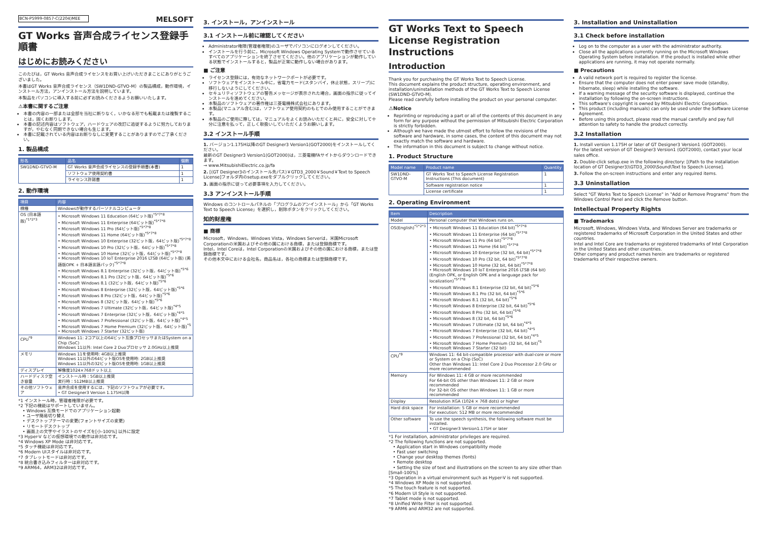MELSOFT
BCN-P5999-0857-C(2204)MEE
GT Works 音声合成ライセンス登録手順書
はじめにお読みください
このたびは，GT Works 音声合成ライセンスをお買い上げいただきまことにありがとうございました。
本書はGT Works 音声合成ライセンス（SW1DND-GTVO-M）の製品構成，動作環境，インストール方法，アンインストール方法を説明しています。
本製品をパソコンに導入する前に必ずお読みくださるようお願いいたします。
⚠本書に関するご注意
本書の内容の一部または全部を当社に断りなく，いかなる形でも転載または複製することは，固くお断りします。
本書の記述内容はソフトウェア，ハードウェアの改訂に追従するように努力しておりますが，やむなく同期できない場合も生じます。
本書に記載されている内容はお断りなしに変更することがありますのでご了承ください。
1. 製品構成
| 形名 | 品名 | 個数 |
| --- | --- | --- |
| SW1DND-GTVO-M | GT Works 音声合成ライセンスの登録手順書(本書) | 1 |
| | ソフトウェア使用契約書 | 1 |
| | ライセンス許諾書 | 1 |
2. 動作環境
| 項目 | 内容 |
| --- | --- |
| 機種 | Windowsが動作するパーソナルコンピュータ |
| OS (日本語版)<sup>*1*2*3</sup> | • Microsoft Windows 11 Education (64ビット版)<sup>*5*7*8</sup> • Microsoft Windows 11 Enterprise (64ビット版)<sup>*5*7*8</sup> • Microsoft Windows 11 Pro (64ビット版)<sup>*5*7*8</sup> • Microsoft Windows 11 Home (64ビット版)<sup>*5*7*8</sup> • Microsoft Windows 10 Enterprise (32ビット版，64ビット版)<sup>*5*7*8</sup> • Microsoft Windows 10 Pro (32ビット版，64ビット版)<sup>*5*7*8</sup> • Microsoft Windows 10 Home (32ビット版，64ビット版)<sup>*5*7*8</sup> • Microsoft Windows 10 IoT Enterprise 2016 LTSB (64ビット版) (英語版OPK + 日本語言語パック)<sup>*5*7*8</sup> • Microsoft Windows 8.1 Enterprise (32ビット版，64ビット版)<sup>*5*6</sup> • Microsoft Windows 8.1 Pro (32ビット版，64ビット版)<sup>*5*6</sup> • Microsoft Windows 8.1 (32ビット版，64ビット版)<sup>*5*6</sup> • Microsoft Windows 8 Enterprise (32ビット版，64ビット版)<sup>*5*6</sup> • Microsoft Windows 8 Pro (32ビット版，64ビット版)<sup>*5*6</sup> • Microsoft Windows 8 (32ビット版，64ビット版)<sup>*5*6</sup> • Microsoft Windows 7 Ultimate (32ビット版，64ビット版)<sup>*4*5</sup> • Microsoft Windows 7 Enterprise (32ビット版，64ビット版)<sup>*4*5</sup> • Microsoft Windows 7 Professional (32ビット版，64ビット版)<sup>*4*5</sup> • Microsoft Windows 7 Home Premium (32ビット版，64ビット版)<sup>*5</sup> • Microsoft Windows 7 Starter (32ビット版) |
| CPU<sup>*9</sup> | Windows 11: 2コア以上の64ビット互換プロセッサまたはSystem on a Chip (SoC) Windows 11以外: Intel Core 2 Duoプロセッサ 2.0GHz以上推奨 |
| メモリ | Windows 11を使用時: 4GB以上推奨 Windows 11以外の64ビット版OSを使用時: 2GB以上推奨 Windows 11以外の32ビット版OSを使用時: 1GB以上推奨 |
| ディスプレイ | 解像度1024×768ドット以上 |
| ハードディスク空き容量 | インストール時：5GB以上推奨 実行時：512MB以上推奨 |
| その他ソフトウェア | 音声合成を使用するには，下記のソフトウェアが必要です。 • GT Designer3 Version 1.175H以降 |
*1 インストール時，管理者権限が必要です。
*2 下記の機能はサポートしていません。
　• Windows 互換モードでのアプリケーション起動
　• ユーザ簡易切り替え
　• デスクトップテーマの変更(フォントサイズの変更)
　• リモートデスクトップ
　• 画面上の文字やイラストのサイズを[小-100%] 以外に設定
*3 Hyper-V などの仮想環境での動作は非対応です。
*4 Windows XP Mode は非対応です。
*5 タッチ機能は非対応です。
*6 Modern UIスタイルは非対応です。
*7 タブレットモードは非対応です。
*8 統合書き込みフィルターは非対応です。
*9 ARM64，ARM32は非対応です。
3. インストール，アンインストール
3.1 インストール前に確認してください
Administrator権限(管理者権限)のユーザでパソコンにログオンしてください。
インストールを行う前に，Microsoft Windows Operating Systemで動作させているすべてのアプリケーションを終了させてください。他のアプリケーションが動作している状態でインストールすると，製品が正常に動作しない場合があります。
■ ご注意
ライセンス登録には，有効なネットワークポートが必要です。
ソフトウェアをインストール中に，省電力モード(スタンバイ，休止状態，スリープ)に移行しないようにしてください。
セキュリティソフトウェアの警告メッセージが表示された場合，画面の指示に従ってインストールを進めてください。
本製品のソフトウェアの著作権は三菱電機株式会社にあります。
本製品(マニュアル含む)は，ソフトウェア使用契約のもとでのみ使用することができます。
本製品のご使用に際しては，マニュアルをよくお読みいただくと共に，安全に対して十分に注意を払って，正しく取扱いしていただくようお願いします。
3.2 インストール手順
1. バージョン1.175H以降のGT Designer3 Version1(GOT2000)をインストールしてください。
最新のGT Designer3 Version1(GOT2000)は，三菱電機FAサイトからダウンロードできます。
→ www.MitsubishiElectric.co.jp/fa
2. [(GT Designer3のインストール先パス)￥GTD3_2000￥Sound￥Text to Speech License]フォルダ内のsetup.exeをダブルクリックしてください。
3. 画面の指示に従って必要事項を入力してください。
3.3 アンインストール手順
Windows のコントロールパネルの「プログラムのアンインストール」から「GT Works Text to Speech License」を選択し，削除ボタンをクリックしてください。
知的財産権
■ 商標
Microsoft，Windows，Windows Vista，Windows Serverは，米国Microsoft Corporationの米国およびその他の国における商標，または登録商標です。
Intel，Intel Coreは，Intel Corporationの米国およびその他の国における商標，または登録商標です。
その他本文中における会社名，商品名は，各社の商標または登録商標です。
GT Works Text to Speech License Registration Instructions
Introduction
Thank you for purchasing the GT Works Text to Speech License.
This document explains the product structure, operating environment, and installation/uninstallation methods of the GT Works Text to Speech License (SW1DND-GTVO-M).
Please read carefully before installing the product on your personal computer.
⚠Notice
Reprinting or reproducing a part or all of the contents of this document in any form for any purpose without the permission of Mitsubishi Electric Corporation is strictly forbidden.
Although we have made the utmost effort to follow the revisions of the software and hardware, in some cases, the content of this document may not exactly match the software and hardware.
The information in this document is subject to change without notice.
1. Product Structure
| Model name | Product name | Quantity |
| --- | --- | --- |
| SW1DND-GTVO-M | GT Works Text to Speech License Registration Instructions (This document) | 1 |
| | Software registration notice | 1 |
| | License certificate | 1 |
2. Operating Environment
| Item | Description |
| --- | --- |
| Model | Personal computer that Windows runs on. |
| OS(English)<sup>*1*2*3</sup> | • Microsoft Windows 11 Education (64 bit)<sup>*5*7*8</sup> • Microsoft Windows 11 Enterprise (64 bit)<sup>*5*7*8</sup> • Microsoft Windows 11 Pro (64 bit)<sup>*5*7*8</sup> • Microsoft Windows 11 Home (64 bit)<sup>*5*7*8</sup> • Microsoft Windows 10 Enterprise (32 bit, 64 bit)<sup>*5*7*8</sup> • Microsoft Windows 10 Pro (32 bit, 64 bit)<sup>*5*7*8</sup> • Microsoft Windows 10 Home (32 bit, 64 bit)<sup>*5*7*8</sup> • Microsoft Windows 10 IoT Enterprise 2016 LTSB (64 bit) (English OPK, or English OPK and a language pack for localization)<sup>*5*7*8</sup> • Microsoft Windows 8.1 Enterprise (32 bit, 64 bit)<sup>*5*6</sup> • Microsoft Windows 8.1 Pro (32 bit, 64 bit)<sup>*5*6</sup> • Microsoft Windows 8.1 (32 bit, 64 bit)<sup>*5*6</sup> • Microsoft Windows 8 Enterprise (32 bit, 64 bit)<sup>*5*6</sup> • Microsoft Windows 8 Pro (32 bit, 64 bit)<sup>*5*6</sup> • Microsoft Windows 8 (32 bit, 64 bit)<sup>*5*6</sup> • Microsoft Windows 7 Ultimate (32 bit, 64 bit)<sup>*4*5</sup> • Microsoft Windows 7 Enterprise (32 bit, 64 bit)<sup>*4*5</sup> • Microsoft Windows 7 Professional (32 bit, 64 bit)<sup>*4*5</sup> • Microsoft Windows 7 Home Premium (32 bit, 64 bit)<sup>*5</sup> • Microsoft Windows 7 Starter (32 bit) |
| CPU<sup>*9</sup> | Windows 11: 64 bit-compatible processor with dual-core or more or System on a Chip (SoC) Other than Windows 11: Intel Core 2 Duo Processor 2.0 GHz or more recommended |
| Memory | For Windows 11: 4 GB or more recommended For 64-bit OS other than Windows 11: 2 GB or more recommended For 32-bit OS other than Windows 11: 1 GB or more recommended |
| Display | Resolution XGA (1024 × 768 dots) or higher |
| Hard disk space | For installation: 5 GB or more recommended For execution: 512 MB or more recommended |
| Other software | To use the speech synthesis, the following software must be installed. • GT Designer3 Version1.175H or later |
*1 For installation, administrator privileges are required.
*2 The following functions are not supported.
　• Application start in Windows compatibility mode
　• Fast user switching
　• Change your desktop themes (fonts)
　• Remote desktop
　• Setting the size of text and illustrations on the screen to any size other than [Small-100%]
*3 Operation in a virtual environment such as Hyper-V is not supported.
*4 Windows XP Mode is not supported.
*5 The touch feature is not supported.
*6 Modern UI Style is not supported.
*7 Tablet mode is not supported.
*8 Unified Write Filter is not supported.
*9 ARM6 and ARM32 are not supported.
3. Installation and Uninstallation
3.1 Check before installation
Log on to the computer as a user with the administrator authority.
Close all the applications currently running on the Microsoft Windows Operating System before installation. If the product is installed while other applications are running, it may not operate normally.
■ Precautions
A valid network port is required to register the license.
Ensure that the computer does not enter power save mode (standby, hibernate, sleep) while installing the software.
If a warning message of the security software is displayed, continue the installation by following the on-screen instructions.
This software's copyright is owned by Mitsubishi Electric Corporation.
This product (including manuals) can only be used under the Software License Agreement.
Before using this product, please read the manual carefully and pay full attention to safety to handle the product correctly.
3.2 Installation
1. Install version 1.175H or later of GT Designer3 Version1 (GOT2000).
For the latest version of GT Designer3 Version1 (GOT2000), contact your local sales office.
2. Double-click setup.exe in the following directory: [(Path to the installation location of GT Designer3)\GTD3_2000\Sound\Text to Speech License].
3. Follow the on-screen instructions and enter any required items.
3.3 Uninstallation
Select "GT Works Text to Speech License" in "Add or Remove Programs" from the Windows Control Panel and click the Remove button.
Intellectual Property Rights
■ Trademarks
Microsoft, Windows, Windows Vista, and Windows Server are trademarks or registered trademarks of Microsoft Corporation in the United States and other countries.
Intel and Intel Core are trademarks or registered trademarks of Intel Corporation in the United States and other countries.
Other company and product names herein are trademarks or registered trademarks of their respective owners.